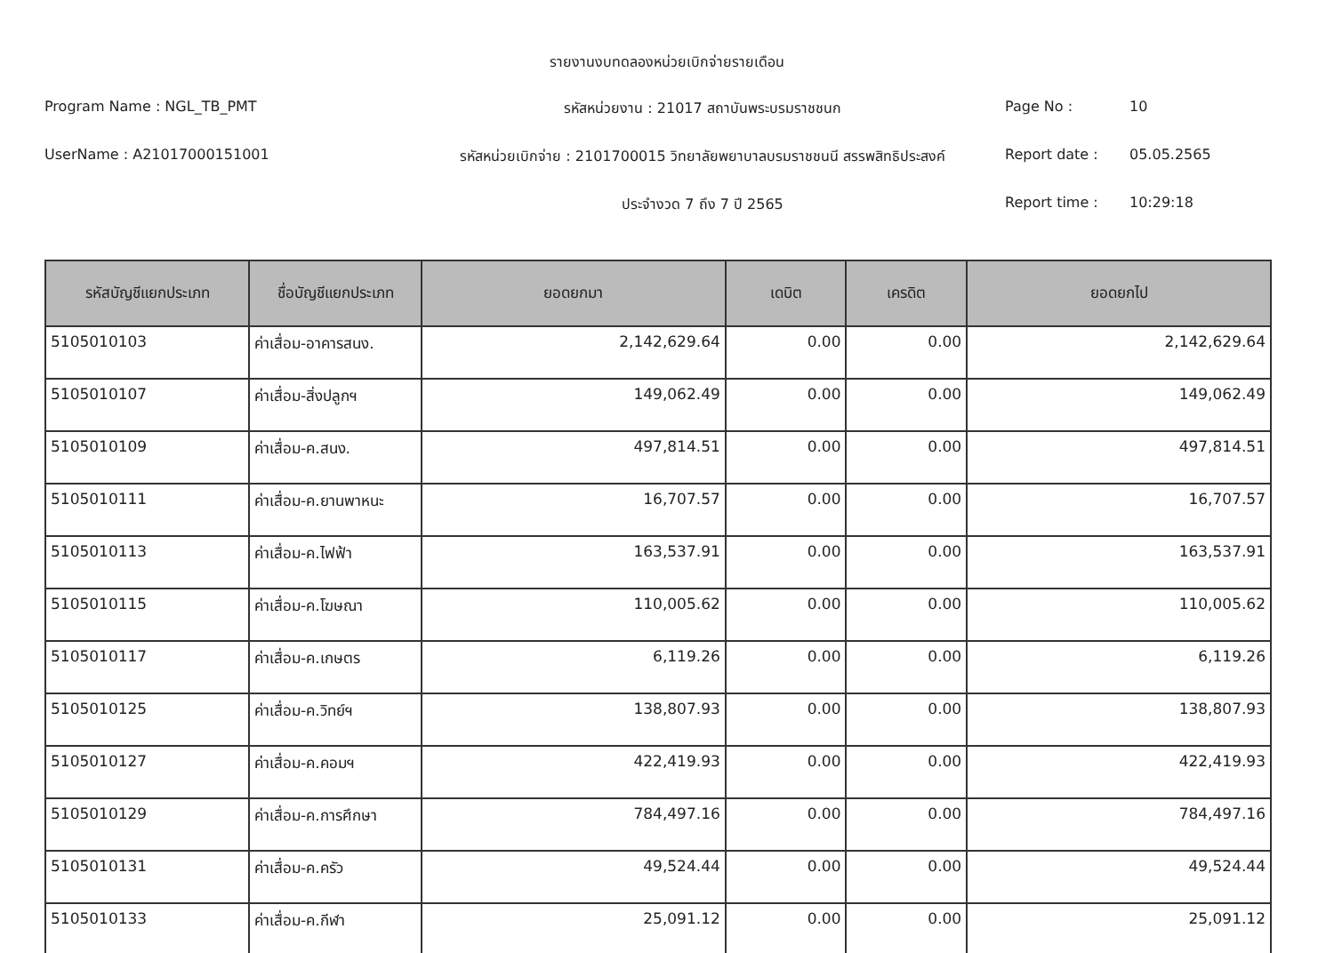รายงานงบทดลองหน่วยเบิกจ่ายรายเดือน
Program Name : NGL_TB_PMT
รหัสหน่วยงาน : 21017 สถาบันพระบรมราชชนก
Page No :
10
UserName : A21017000151001
รหัสหน่วยเบิกจ่าย : 2101700015 วิทยาลัยพยาบาลบรมราชชนนี สรรพสิทธิประสงค์
Report date :
05.05.2565
ประจำงวด 7 ถึง 7 ปี 2565
Report time :
10:29:18
| รหัสบัญชีแยกประเภท | ชื่อบัญชีแยกประเภท | ยอดยกมา | เดบิต | เครดิต | ยอดยกไป |
| --- | --- | --- | --- | --- | --- |
| 5105010103 | ค่าเสื่อม-อาคารสนง. | 2,142,629.64 | 0.00 | 0.00 | 2,142,629.64 |
| 5105010107 | ค่าเสื่อม-สิ่งปลูกฯ | 149,062.49 | 0.00 | 0.00 | 149,062.49 |
| 5105010109 | ค่าเสื่อม-ค.สนง. | 497,814.51 | 0.00 | 0.00 | 497,814.51 |
| 5105010111 | ค่าเสื่อม-ค.ยานพาหนะ | 16,707.57 | 0.00 | 0.00 | 16,707.57 |
| 5105010113 | ค่าเสื่อม-ค.ไฟฟ้า | 163,537.91 | 0.00 | 0.00 | 163,537.91 |
| 5105010115 | ค่าเสื่อม-ค.โฆษณา | 110,005.62 | 0.00 | 0.00 | 110,005.62 |
| 5105010117 | ค่าเสื่อม-ค.เกษตร | 6,119.26 | 0.00 | 0.00 | 6,119.26 |
| 5105010125 | ค่าเสื่อม-ค.วิทย์ฯ | 138,807.93 | 0.00 | 0.00 | 138,807.93 |
| 5105010127 | ค่าเสื่อม-ค.คอมฯ | 422,419.93 | 0.00 | 0.00 | 422,419.93 |
| 5105010129 | ค่าเสื่อม-ค.การศึกษา | 784,497.16 | 0.00 | 0.00 | 784,497.16 |
| 5105010131 | ค่าเสื่อม-ค.ครัว | 49,524.44 | 0.00 | 0.00 | 49,524.44 |
| 5105010133 | ค่าเสื่อม-ค.กีฬา | 25,091.12 | 0.00 | 0.00 | 25,091.12 |